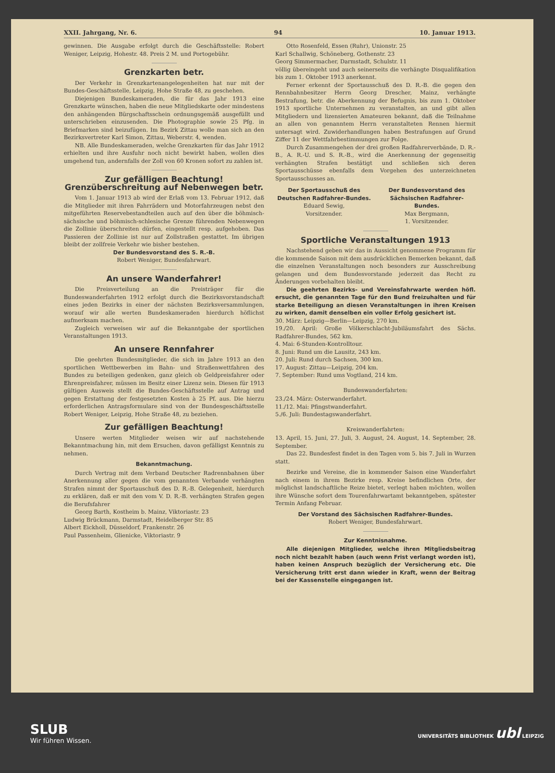XXII. Jahrgang, Nr. 6. 94 10. Januar 1913.
gewinnen. Die Ausgabe erfolgt durch die Geschäftsstelle: Robert Weniger, Leipzig, Hohestr. 48. Preis 2 M. und Portogebühr.
Grenzkarten betr.
Der Verkehr in Grenzkartenangelegenheiten hat nur mit der Bundes-Geschäftsstelle, Leipzig, Hohe Straße 48, zu geschehen.
Diejenigen Bundeskameraden, die für das Jahr 1913 eine Grenzkarte wünschen, haben die neue Mitgliedskarte oder mindestens den anhängenden Bürgschaftsschein ordnungsgemäß ausgefüllt und unterschrieben einzusenden. Die Photographie sowie 25 Pfg. in Briefmarken sind beizufügen. Im Bezirk Zittau wolle man sich an den Bezirksvertreter Karl Simon, Zittau, Weberstr. 4, wenden.
NB. Alle Bundeskameraden, welche Grenzkarten für das Jahr 1912 erhielten und ihre Ausfuhr noch nicht bewirkt haben, wollen dies umgehend tun, andernfalls der Zoll von 60 Kronen sofort zu zahlen ist.
Zur gefälligen Beachtung!
Grenzüberschreitung auf Nebenwegen betr.
Vom 1. Januar 1913 ab wird der Erlaß vom 13. Februar 1912, daß die Mitglieder mit ihren Fahrrädern und Motorfahrzeugen nebst den mitgeführten Reservebestandteilen auch auf den über die böhmisch-sächsische und böhmisch-schlesische Grenze führenden Nebenwegen die Zollinie überschreiten dürfen, eingestellt resp. aufgehoben. Das Passieren der Zollinie ist nur auf Zollstraßen gestattet. Im übrigen bleibt der zollfreie Verkehr wie bisher bestehen.
Der Bundesvorstand des S. R.-B.
Robert Weniger, Bundesfahrwart.
An unsere Wanderfahrer!
Die Preisverteilung an die Preisträger für die Bundeswanderfahrten 1912 erfolgt durch die Bezirksvorstandschaft eines jeden Bezirks in einer der nächsten Bezirksversammlungen, worauf wir alle werten Bundeskameraden hierdurch höflichst aufmerksam machen.
Zugleich verweisen wir auf die Bekanntgabe der sportlichen Veranstaltungen 1913.
An unsere Rennfahrer
Die geehrten Bundesmitglieder, die sich im Jahre 1913 an den sportlichen Wettbewerben im Bahn- und Straßenwettfahren des Bundes zu beteiligen gedenken, ganz gleich ob Geldpreisfahrer oder Ehrenpreisfahrer, müssen im Besitz einer Lizenz sein. Diesen für 1913 gültigen Ausweis stellt die Bundes-Geschäftsstelle auf Antrag und gegen Erstattung der festgesetzten Kosten à 25 Pf. aus. Die hierzu erforderlichen Antragsformulare sind von der Bundesgeschäftsstelle Robert Weniger, Leipzig, Hohe Straße 48, zu beziehen.
Zur gefälligen Beachtung!
Unsere werten Mitglieder weisen wir auf nachstehende Bekanntmachung hin, mit dem Ersuchen, davon gefälligst Kenntnis zu nehmen.
Bekanntmachung.
Durch Vertrag mit dem Verband Deutscher Radrennbahnen über Anerkennung aller gegen die vom genannten Verbande verhängten Strafen nimmt der Sportauschuß des D. R.-B. Gelegenheit, hierdurch zu erklären, daß er mit den vom V. D. R.-B. verhängten Strafen gegen die Berufsfahrer
Georg Barth, Kostheim b. Mainz, Viktoriastr. 23
Ludwig Brückmann, Darmstadt, Heidelberger Str. 85
Albert Eickholl, Düsseldorf, Frankenstr. 26
Paul Passenheim, Glienicke, Viktoriastr. 9
Otto Rosenfeld, Essen (Ruhr), Unionstr. 25
Karl Schallwig, Schöneberg, Gothenstr. 23
Georg Simmermacher, Darmstadt, Schulstr. 11
völlig übereingeht und auch seinerseits die verhängte Disqualifikation bis zum 1. Oktober 1913 anerkennt.
Ferner erkennt der Sportausschuß des D. R.-B. die gegen den Rennbahnbesitzer Herrn Georg Drescher, Mainz, verhängte Bestrafung, betr. die Aberkennung der Befugnis, bis zum 1. Oktober 1913 sportliche Unternehmen zu veranstalten, an und gibt allen Mitgliedern und lizensierten Amateuren bekannt, daß die Teilnahme an allen von genanntem Herrn veranstalteten Rennen hiermit untersagt wird. Zuwiderhandlungen haben Bestrafungen auf Grund Ziffer 11 der Wettfahrbestimmungen zur Folge.
Durch Zusammengehen der drei großen Radfahrerverbände, D. R.-B., A. R.-U. und S. R.-B., wird die Anerkennung der gegenseitig verhängten Strafen bestätigt und schließen sich deren Sportausschüsse ebenfalls dem Vorgehen des unterzeichneten Sportausschusses an.
Der Sportausschuß des Deutschen Radfahrer-Bundes.
Eduard Sewig,
Vorsitzender.
Der Bundesvorstand des Sächsischen Radfahrer-Bundes.
Max Bergmann,
1. Vorsitzender.
Sportliche Veranstaltungen 1913
Nachstehend geben wir das in Aussicht genommene Programm für die kommende Saison mit dem ausdrücklichen Bemerken bekannt, daß die einzelnen Veranstaltungen noch besonders zur Ausschreibung gelangen und dem Bundesvorstande jederzeit das Recht zu Änderungen vorbehalten bleibt.
Die geehrten Bezirks- und Vereinsfahrwarte werden höfl. ersucht, die genannten Tage für den Bund freizuhalten und für starke Beteiligung an diesen Veranstaltungen in ihren Kreisen zu wirken, damit denselben ein voller Erfolg gesichert ist.
30. März: Leipzig—Berlin—Leipzig, 270 km.
19./20. April: Große Völkerschlacht-Jubiläumsfahrt des Sächs. Radfahrer-Bundes, 562 km.
4. Mai: 6-Stunden-Kontrolltour.
8. Juni: Rund um die Lausitz, 243 km.
20. Juli: Rund durch Sachsen, 300 km.
17. August: Zittau—Leipzig, 204 km.
7. September: Rund ums Vogtland, 214 km.
Bundeswanderfahrten:
23./24. März: Osterwanderfahrt.
11./12. Mai: Pfingstwanderfahrt.
5./6. Juli: Bundestagswanderfahrt.
Kreiswanderfahrten:
13. April, 15. Juni, 27. Juli, 3. August, 24. August, 14. September, 28. September.
Das 22. Bundesfest findet in den Tagen vom 5. bis 7. Juli in Wurzen statt.
Bezirke und Vereine, die in kommender Saison eine Wanderfahrt nach einem in ihrem Bezirke resp. Kreise befindlichen Orte, der möglichst landschaftliche Reize bietet, verlegt haben möchten, wollen ihre Wünsche sofort dem Tourenfahrwartamt bekanntgeben, spätester Termin Anfang Februar.
Der Vorstand des Sächsischen Radfahrer-Bundes.
Robert Weniger, Bundesfahrwart.
Zur Kenntnisnahme.
Alle diejenigen Mitglieder, welche ihren Mitgliedsbeitrag noch nicht bezahlt haben (auch wenn Frist verlangt worden ist), haben keinen Anspruch bezüglich der Versicherung etc. Die Versicherung tritt erst dann wieder in Kraft, wenn der Beitrag bei der Kassenstelle eingegangen ist.
SLUB
Wir führen Wissen.
UNIVERSITÄTS BIBLIOTHEK ubl LEIPZIG